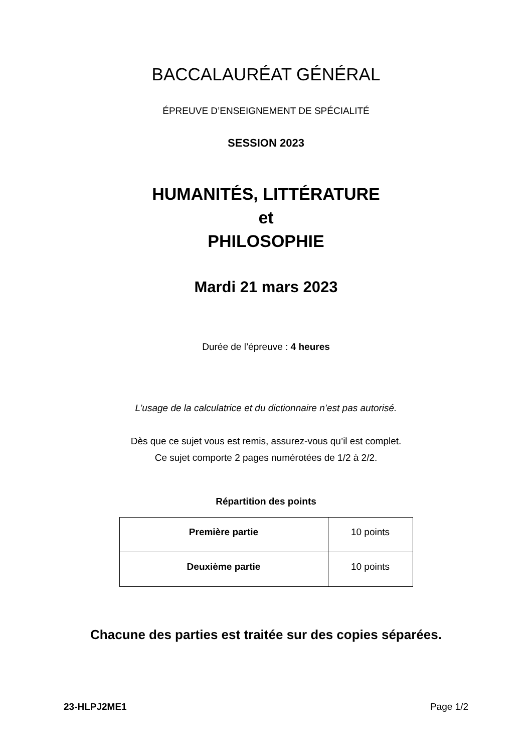BACCALAURÉAT GÉNÉRAL
ÉPREUVE D’ENSEIGNEMENT DE SPÉCIALITÉ
SESSION 2023
HUMANITÉS, LITTÉRATURE
et
PHILOSOPHIE
Mardi 21 mars 2023
Durée de l’épreuve : 4 heures
L’usage de la calculatrice et du dictionnaire n’est pas autorisé.
Dès que ce sujet vous est remis, assurez-vous qu’il est complet.
Ce sujet comporte 2 pages numérotées de 1/2 à 2/2.
Répartition des points
| Première partie | 10 points |
| Deuxième partie | 10 points |
Chacune des parties est traitée sur des copies séparées.
23-HLPJ2ME1 Page 1/2